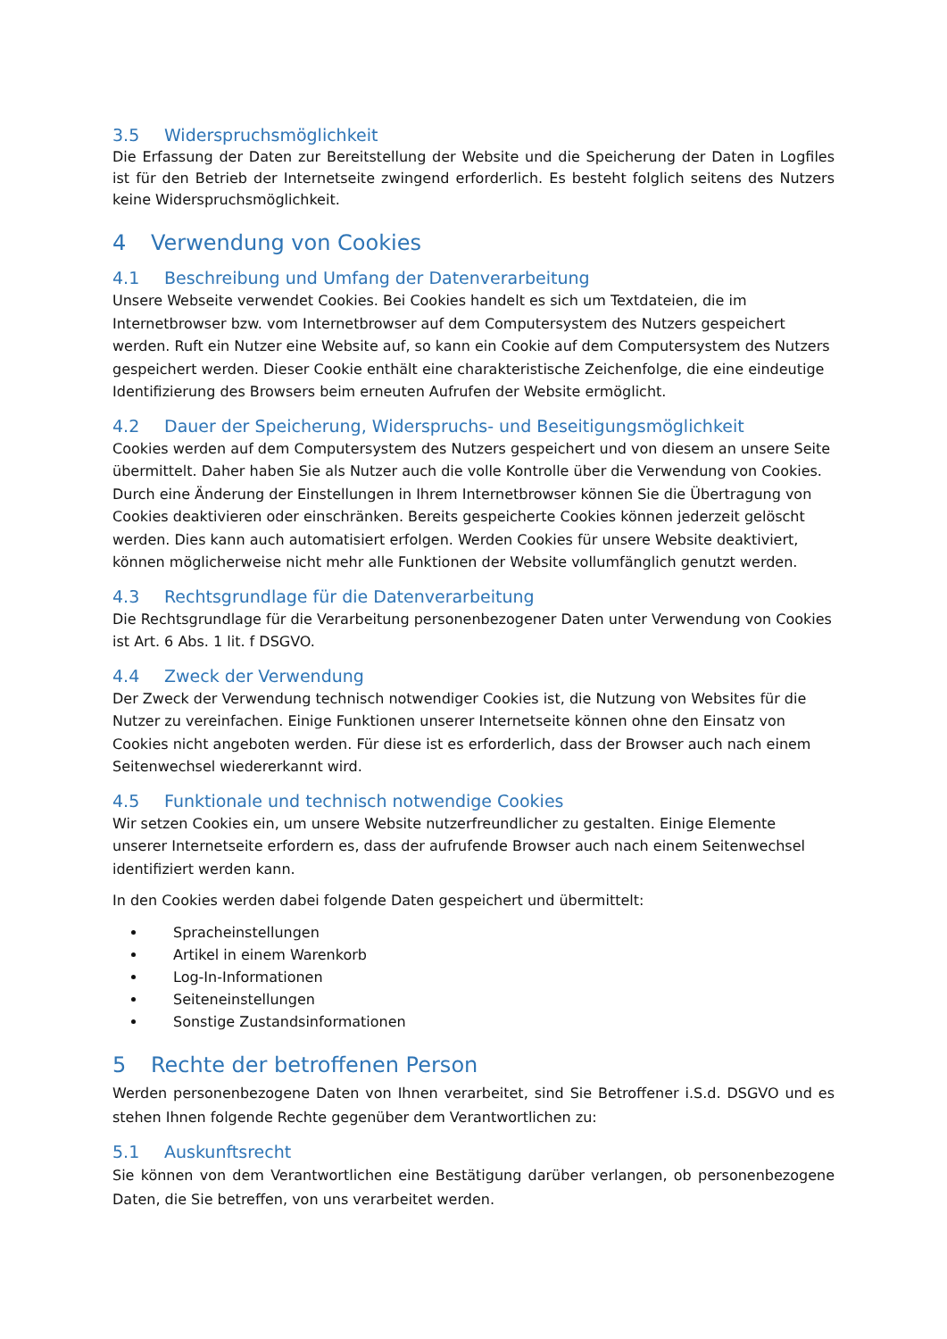3.5 Widerspruchsmöglichkeit
Die Erfassung der Daten zur Bereitstellung der Website und die Speicherung der Daten in Logfiles ist für den Betrieb der Internetseite zwingend erforderlich. Es besteht folglich seitens des Nutzers keine Widerspruchsmöglichkeit.
4 Verwendung von Cookies
4.1 Beschreibung und Umfang der Datenverarbeitung
Unsere Webseite verwendet Cookies. Bei Cookies handelt es sich um Textdateien, die im Internetbrowser bzw. vom Internetbrowser auf dem Computersystem des Nutzers gespeichert werden. Ruft ein Nutzer eine Website auf, so kann ein Cookie auf dem Computersystem des Nutzers gespeichert werden. Dieser Cookie enthält eine charakteristische Zeichenfolge, die eine eindeutige Identifizierung des Browsers beim erneuten Aufrufen der Website ermöglicht.
4.2 Dauer der Speicherung, Widerspruchs- und Beseitigungsmöglichkeit
Cookies werden auf dem Computersystem des Nutzers gespeichert und von diesem an unsere Seite übermittelt. Daher haben Sie als Nutzer auch die volle Kontrolle über die Verwendung von Cookies. Durch eine Änderung der Einstellungen in Ihrem Internetbrowser können Sie die Übertragung von Cookies deaktivieren oder einschränken. Bereits gespeicherte Cookies können jederzeit gelöscht werden. Dies kann auch automatisiert erfolgen. Werden Cookies für unsere Website deaktiviert, können möglicherweise nicht mehr alle Funktionen der Website vollumfänglich genutzt werden.
4.3 Rechtsgrundlage für die Datenverarbeitung
Die Rechtsgrundlage für die Verarbeitung personenbezogener Daten unter Verwendung von Cookies ist Art. 6 Abs. 1 lit. f DSGVO.
4.4 Zweck der Verwendung
Der Zweck der Verwendung technisch notwendiger Cookies ist, die Nutzung von Websites für die Nutzer zu vereinfachen. Einige Funktionen unserer Internetseite können ohne den Einsatz von Cookies nicht angeboten werden. Für diese ist es erforderlich, dass der Browser auch nach einem Seitenwechsel wiedererkannt wird.
4.5 Funktionale und technisch notwendige Cookies
Wir setzen Cookies ein, um unsere Website nutzerfreundlicher zu gestalten. Einige Elemente unserer Internetseite erfordern es, dass der aufrufende Browser auch nach einem Seitenwechsel identifiziert werden kann.
In den Cookies werden dabei folgende Daten gespeichert und übermittelt:
Spracheinstellungen
Artikel in einem Warenkorb
Log-In-Informationen
Seiteneinstellungen
Sonstige Zustandsinformationen
5 Rechte der betroffenen Person
Werden personenbezogene Daten von Ihnen verarbeitet, sind Sie Betroffener i.S.d. DSGVO und es stehen Ihnen folgende Rechte gegenüber dem Verantwortlichen zu:
5.1 Auskunftsrecht
Sie können von dem Verantwortlichen eine Bestätigung darüber verlangen, ob personenbezogene Daten, die Sie betreffen, von uns verarbeitet werden.